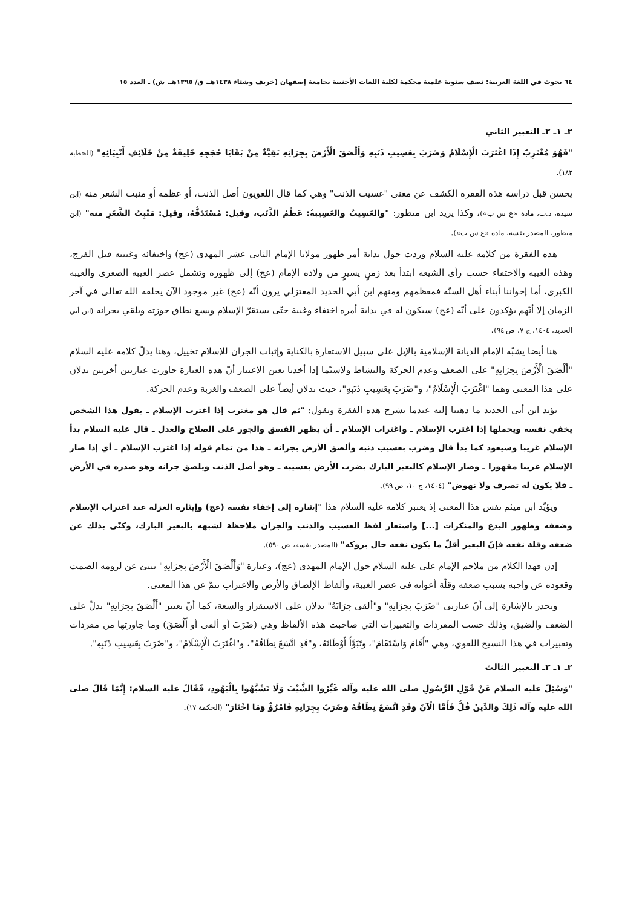٦٤ بحوث في اللغة العربية: نصف سنوية علمية محكمة لكلية اللغات الأجنبية بجامعة إصفهان (خريف وشتاء ١٤٣٨هـ. ق/ ١٣٩٥هـ. ش) ـ العدد ١٥
٢ـ ١ـ ٢ـ التعبير الثاني
"فَهُوَ مُغْتَرِبٌ إِذَا اغْتَرَبَ الْإِسْلَامُ وَضَرَبَ بِعَسِيبِ ذَنَبِهِ وَأَلْصَقَ الْأَرْضَ بِجِرَانِهِ بَقِيَّةٌ مِنْ بَقَايَا حُجَجِهِ خَلِيفَةٌ مِنْ خَلَائِفِ أَنْبِيَائِهِ" (الخطبة ١٨٢).
يحسن قبل دراسة هذه الفقرة الكشف عن معنى "عسيب الذنب" وهي كما قال اللغويون أصل الذنب، أو عظمه أو منبت الشعر منه (ابن سيده، د.ت، مادة «ع س ب»)، وكذا يزيد ابن منظور: "والعَسِيبُ والعَسِيبةُ: عَظْمُ الذَّنَب، وقيل: مُسْتَدَقُّهُ، وقيل: مَنْبِتُ الشَّعَرِ منه" (ابن منظور، المصدر نفسه، مادة «ع س ب»).
هذه الفقرة من كلامه عليه السلام وردت حول بداية أمر ظهور مولانا الإمام الثاني عشر المهدي (عج) واختفائه وغيبته قبل الفرج، وهذه الغيبة والاختفاء حسب رأي الشيعة ابتدأ بعد زمنٍ يسيرٍ من ولادة الإمام (عج) إلى ظهوره وتشمل عصر الغيبة الصغرى والغيبة الكبرى، أما إخواننا أبناء أهل السنّة فمعظمهم ومنهم ابن أبي الحديد المعتزلي يرون أنّه (عج) غير موجود الآن يخلقه الله تعالى في آخر الزمان إلا أنّهم يؤكدون على أنّه (عج) سيكون له في بداية أمره اختفاء وغيبة حتّى يستقرّ الإسلام ويسع نطاق حوزته ويلقي بجرانه (ابن أبي الحديد، ١٤٠٤، ج ٧، ص ٩٤).
هنا أيضا يشبّه الإمام الديانة الإسلامية بالإبل على سبيل الاستعارة بالكناية وإثبات الجران للإسلام تخييل، وهنا يدلّ كلامه عليه السلام "أَلْصَقَ الْأَرْضَ بِجِرَانِهِ" على الضعف وعدم الحركة والنشاط ولاسيّما إذا أخذنا بعين الاعتبار أنّ هذه العبارة جاورت عبارتين أخريين تدلان على هذا المعنى وهما "اغْتَرَبَ الْإِسْلَامُ"، و"ضَرَبَ بِعَسِيبِ ذَنَبِهِ"، حيث تدلان أيضاً على الضعف والغربة وعدم الحركة.
يؤيد ابن أبي الحديد ما ذهبنا إليه عندما يشرح هذه الفقرة ويقول: "ثم قال هو مغترب إذا اغترب الإسلام ـ يقول هذا الشخص يخفي نفسه ويحملها إذا اغترب الإسلام ـ واغتراب الإسلام ـ أن يظهر الفسق والجور على الصلاح والعدل ـ قال عليه السلام بدأ الإسلام غريبا وسيعود كما بدأ قال وضرب بعسيب ذنبه وألصق الأرض بجرانه ـ هذا من تمام قوله إذا اغترب الإسلام ـ أي إذا صار الإسلام غريبا مقهورا ـ وصار الإسلام كالبعير البارك يضرب الأرض بعسيبه ـ وهو أصل الذنب ويلصق جرانه وهو صدره في الأرض ـ فلا يكون له تصرف ولا نهوض" (١٤٠٤، ج ١٠، ص ٩٩).
ويؤيّد ابن ميثم نفس هذا المعنى إذ يعتبر كلامه عليه السلام هذا "إشارة إلى إخفاء نفسه (عج) وإيثاره العزلة عند اغتراب الإسلام وضعفه وظهور البدع والمنكرات [...] واستعار لفظ العسيب والذنب والجران ملاحظة لشبهه بالبعير البارك، وكنّى بذلك عن ضعفه وقلة نفعه فإنّ البعير أقلّ ما يكون نفعه حال بروكه" (المصدر نفسه، ص ٥٩٠).
إذن فهذا الكلام من ملاحم الإمام علي عليه السلام حول الإمام المهدي (عج)، وعبارة "وَأَلْصَقَ الْأَرْضَ بِجِرَانِهِ" تنبئ عن لزومه الصمت وقعوده عن واجبه بسبب ضعفه وقلّة أعوانه في عصر الغيبة، وألفاظ الإلصاق والأرض والاغتراب تنمّ عن هذا المعنى.
ويجدر بالإشارة إلى أنّ عبارتي "ضَرَبَ بِجِرَانِهِ" و"ألقى جِرَانَهُ" تدلان على الاستقرار والسعة، كما أنّ تعبير "أَلْصَقَ بِجِرَانِهِ" يدلّ على الضعف والضيق، وذلك حسب المفردات والتعبيرات التي صاحبت هذه الألفاظ وهي (ضَرَبَ أو ألقى أو أَلْصَقَ) وما جاورتها من مفردات وتعبيرات في هذا النسيج اللغوي، وهي "أَقَامَ وَاسْتَقَامَ"، وتَبَوَّأَ أَوْطَانَهُ، و"قَدِ اتَّسَعَ نِطَاقُهُ"، و"اغْتَرَبَ الْإِسْلَامُ"، و"ضَرَبَ بِعَسِيبِ ذَنَبِهِ".
٢ـ ١ـ ٣ـ التعبير الثالث
"وَسُئِلَ عليه السلام عَنْ قَوْلِ الرَّسُولِ صلى الله عليه وآله غَيِّرُوا الشَّيْبَ وَلَا تَشَبَّهُوا بِالْيَهُودِ، فَقَالَ عليه السلام: إِنَّمَا قَالَ صلى الله عليه وآله ذَلِكَ وَالدِّينُ قُلٌّ فَأَمَّا الْآنَ وَقَدِ اتَّسَعَ نِطَاقُهُ وَضَرَبَ بِجِرَانِهِ فَامْرُؤٌ وَمَا اخْتَارَ" (الحكمة ١٧).